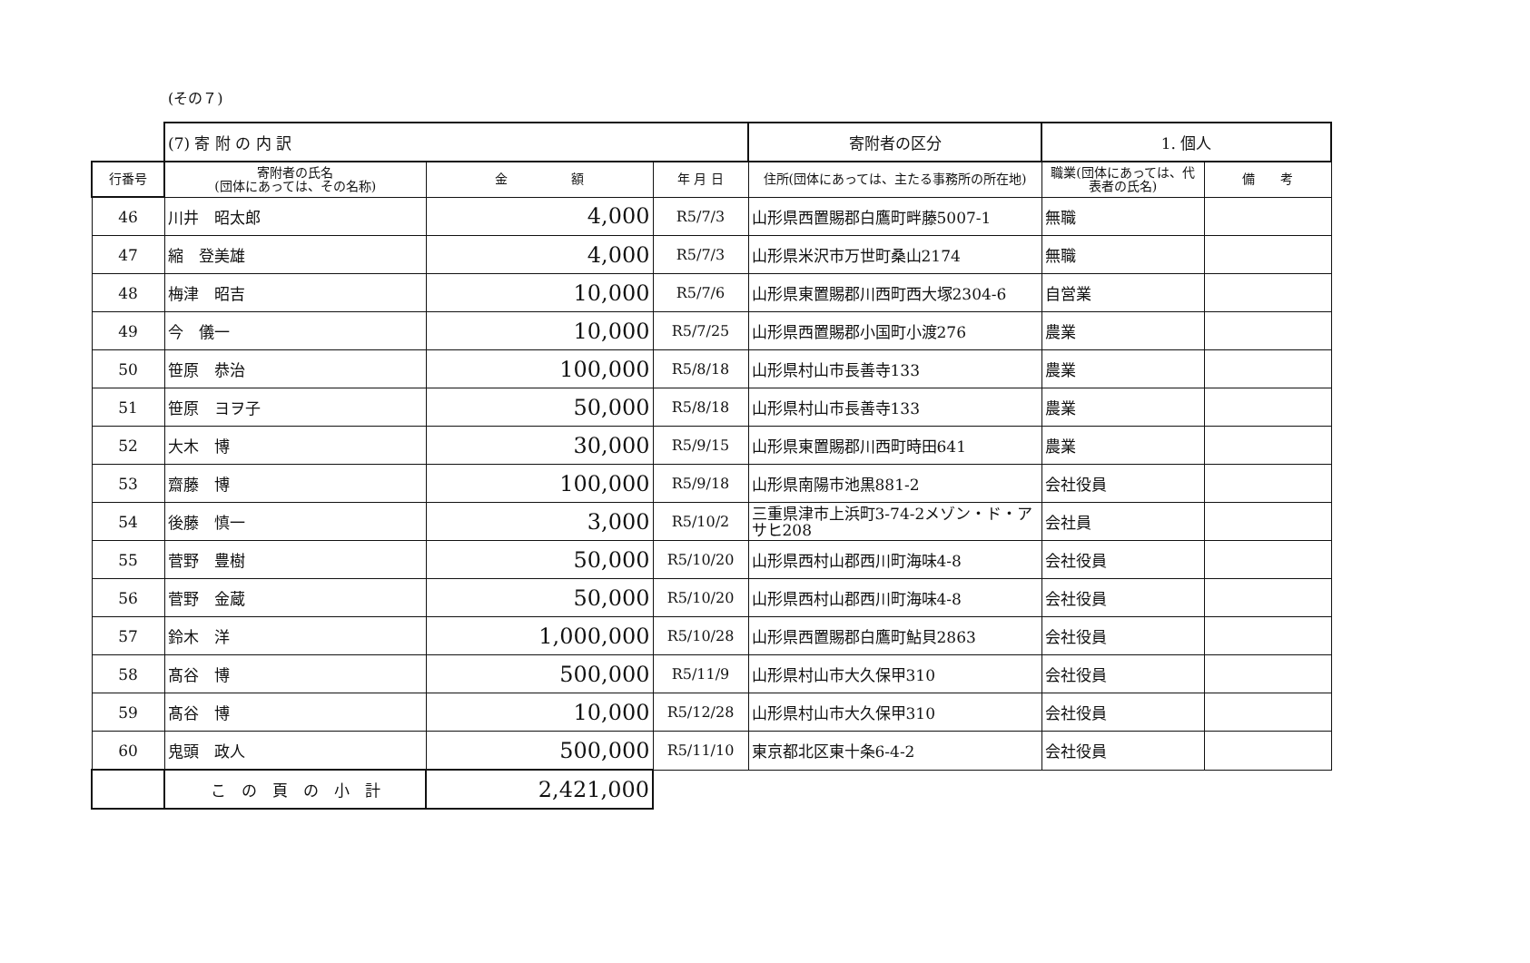(その７)
| | (7) 寄 附 の 内 訳 | | | 寄附者の区分 | 1. 個人 | |
| 行番号 | 寄附者の氏名 (団体にあっては、その名称) | 金 額 | 年 月 日 | 住所(団体にあっては、主たる事務所の所在地) | 職業(団体にあっては、代表者の氏名) | 備 考 |
| 46 | 川井 昭太郎 | 4,000 | R5/7/3 | 山形県西置賜郡白鷹町畔藤5007-1 | 無職 | |
| 47 | 縮 登美雄 | 4,000 | R5/7/3 | 山形県米沢市万世町桑山2174 | 無職 | |
| 48 | 梅津 昭吉 | 10,000 | R5/7/6 | 山形県東置賜郡川西町西大塚2304-6 | 自営業 | |
| 49 | 今 儀一 | 10,000 | R5/7/25 | 山形県西置賜郡小国町小渡276 | 農業 | |
| 50 | 笹原 恭治 | 100,000 | R5/8/18 | 山形県村山市長善寺133 | 農業 | |
| 51 | 笹原 ヨヲ子 | 50,000 | R5/8/18 | 山形県村山市長善寺133 | 農業 | |
| 52 | 大木 博 | 30,000 | R5/9/15 | 山形県東置賜郡川西町時田641 | 農業 | |
| 53 | 齋藤 博 | 100,000 | R5/9/18 | 山形県南陽市池黒881-2 | 会社役員 | |
| 54 | 後藤 慎一 | 3,000 | R5/10/2 | 三重県津市上浜町3-74-2メゾン・ド・アサヒ208 | 会社員 | |
| 55 | 菅野 豊樹 | 50,000 | R5/10/20 | 山形県西村山郡西川町海味4-8 | 会社役員 | |
| 56 | 菅野 金蔵 | 50,000 | R5/10/20 | 山形県西村山郡西川町海味4-8 | 会社役員 | |
| 57 | 鈴木 洋 | 1,000,000 | R5/10/28 | 山形県西置賜郡白鷹町鮎貝2863 | 会社役員 | |
| 58 | 髙谷 博 | 500,000 | R5/11/9 | 山形県村山市大久保甲310 | 会社役員 | |
| 59 | 髙谷 博 | 10,000 | R5/12/28 | 山形県村山市大久保甲310 | 会社役員 | |
| 60 | 鬼頭 政人 | 500,000 | R5/11/10 | 東京都北区東十条6-4-2 | 会社役員 | |
| | こ の 頁 の 小 計 | 2,421,000 | | | | |